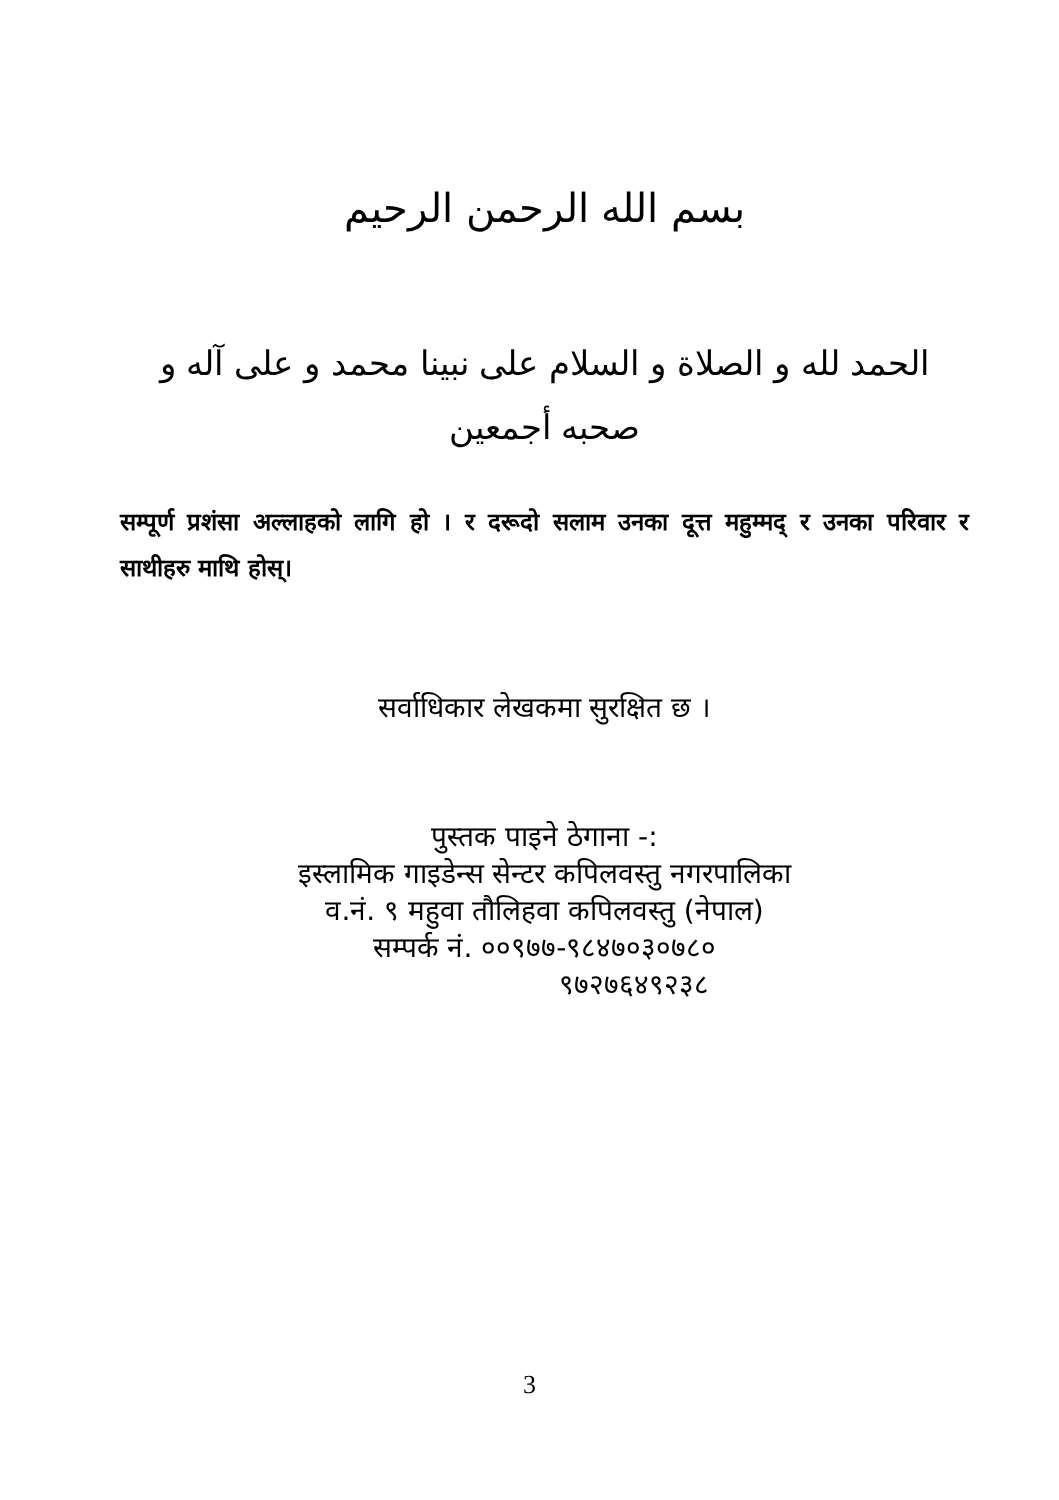بسم الله الرحمن الرحيم
الحمد لله و الصلاة و السلام على نبينا محمد و على آله و صحبه أجمعين
सम्पूर्ण प्रशंसा अल्लाहको लागि हो । र दरूदो सलाम उनका दूत्त महुम्मद् र उनका परिवार र साथीहरु माथि होस्।
सर्वाधिकार लेखकमा सुरक्षित छ ।
पुस्तक पाइने ठेगाना -:
इस्लामिक गाइडेन्स सेन्टर कपिलवस्तु नगरपालिका
व.नं. ९ महुवा तौलिहवा कपिलवस्तु (नेपाल)
सम्पर्क नं. ००९७७-९८४७०३०७८०
९७२७६४९२३८
3